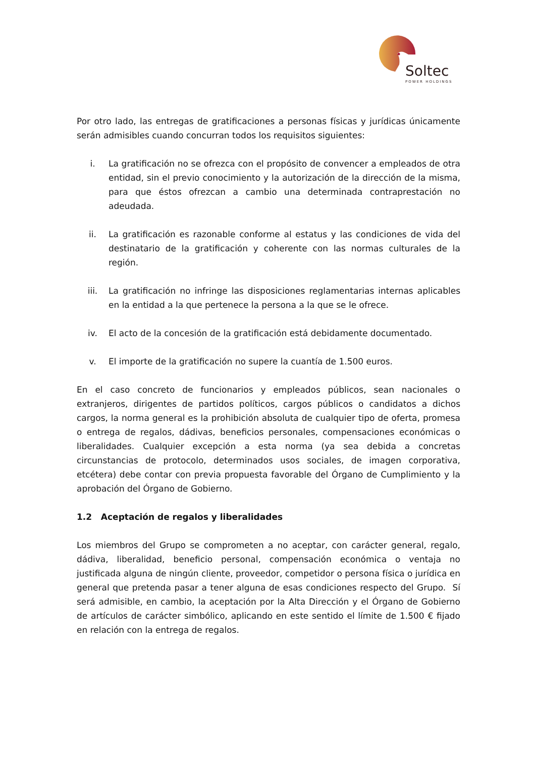Soltec
POWER HOLDINGS
Por otro lado, las entregas de gratificaciones a personas físicas y jurídicas únicamente serán admisibles cuando concurran todos los requisitos siguientes:
i. La gratificación no se ofrezca con el propósito de convencer a empleados de otra entidad, sin el previo conocimiento y la autorización de la dirección de la misma, para que éstos ofrezcan a cambio una determinada contraprestación no adeudada.
ii. La gratificación es razonable conforme al estatus y las condiciones de vida del destinatario de la gratificación y coherente con las normas culturales de la región.
iii. La gratificación no infringe las disposiciones reglamentarias internas aplicables en la entidad a la que pertenece la persona a la que se le ofrece.
iv. El acto de la concesión de la gratificación está debidamente documentado.
v. El importe de la gratificación no supere la cuantía de 1.500 euros.
En el caso concreto de funcionarios y empleados públicos, sean nacionales o extranjeros, dirigentes de partidos políticos, cargos públicos o candidatos a dichos cargos, la norma general es la prohibición absoluta de cualquier tipo de oferta, promesa o entrega de regalos, dádivas, beneficios personales, compensaciones económicas o liberalidades. Cualquier excepción a esta norma (ya sea debida a concretas circunstancias de protocolo, determinados usos sociales, de imagen corporativa, etcétera) debe contar con previa propuesta favorable del Órgano de Cumplimiento y la aprobación del Órgano de Gobierno.
1.2 Aceptación de regalos y liberalidades
Los miembros del Grupo se comprometen a no aceptar, con carácter general, regalo, dádiva, liberalidad, beneficio personal, compensación económica o ventaja no justificada alguna de ningún cliente, proveedor, competidor o persona física o jurídica en general que pretenda pasar a tener alguna de esas condiciones respecto del Grupo. Sí será admisible, en cambio, la aceptación por la Alta Dirección y el Órgano de Gobierno de artículos de carácter simbólico, aplicando en este sentido el límite de 1.500 € fijado en relación con la entrega de regalos.